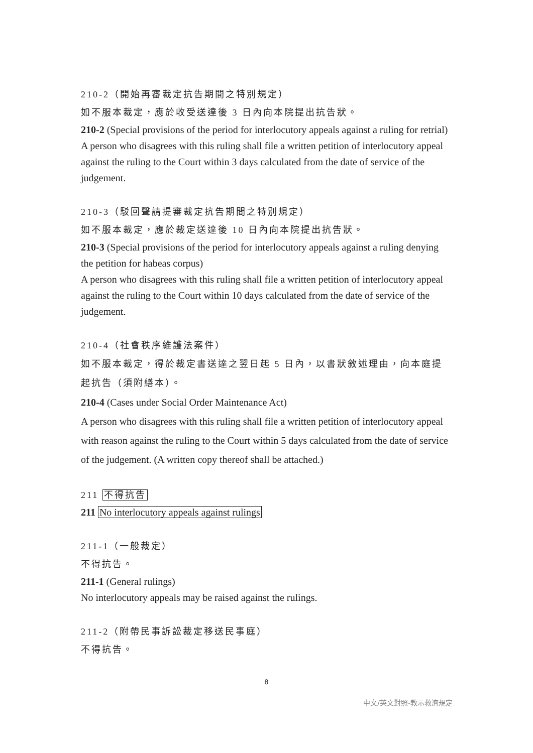210-2（開始再審裁定抗告期間之特別規定）
如不服本裁定，應於收受送達後 3 日內向本院提出抗告狀。
210-2 (Special provisions of the period for interlocutory appeals against a ruling for retrial)
A person who disagrees with this ruling shall file a written petition of interlocutory appeal against the ruling to the Court within 3 days calculated from the date of service of the judgement.
210-3（駁回聲請提審裁定抗告期間之特別規定）
如不服本裁定，應於裁定送達後 10 日內向本院提出抗告狀。
210-3 (Special provisions of the period for interlocutory appeals against a ruling denying the petition for habeas corpus)
A person who disagrees with this ruling shall file a written petition of interlocutory appeal against the ruling to the Court within 10 days calculated from the date of service of the judgement.
210-4（社會秩序維護法案件）
如不服本裁定，得於裁定書送達之翌日起 5 日內，以書狀敘述理由，向本庭提起抗告（須附繕本）。
210-4 (Cases under Social Order Maintenance Act)
A person who disagrees with this ruling shall file a written petition of interlocutory appeal with reason against the ruling to the Court within 5 days calculated from the date of service of the judgement. (A written copy thereof shall be attached.)
211 不得抗告
211 No interlocutory appeals against rulings
211-1（一般裁定）
不得抗告。
211-1 (General rulings)
No interlocutory appeals may be raised against the rulings.
211-2（附帶民事訴訟裁定移送民事庭）
不得抗告。
8
中文/英文對照-教示救濟規定